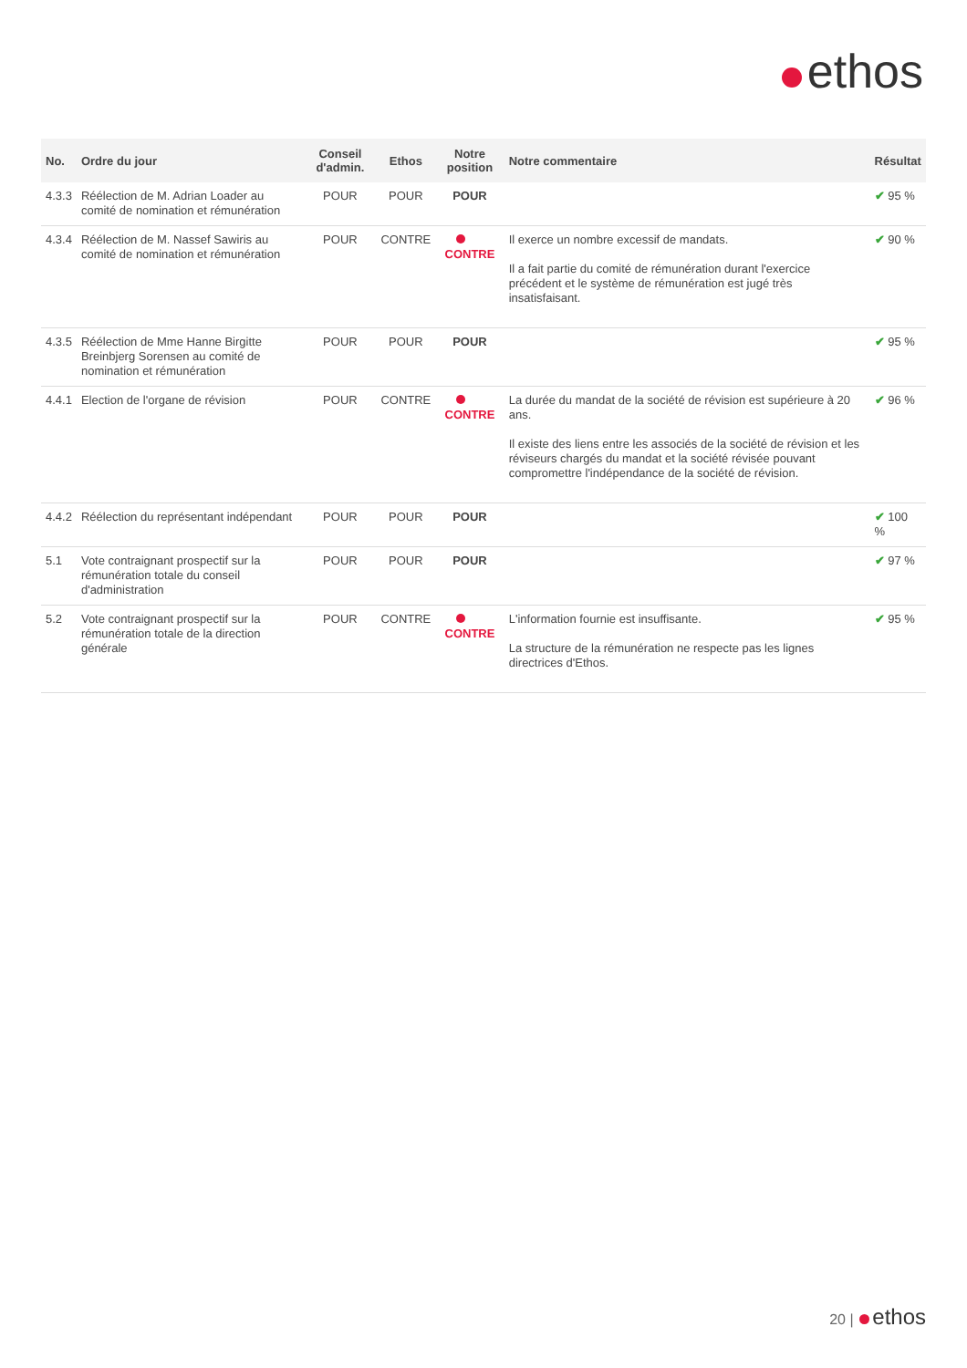ethos
| No. | Ordre du jour | Conseil d'admin. | Ethos | Notre position | Notre commentaire | Résultat |
| --- | --- | --- | --- | --- | --- | --- |
| 4.3.3 | Réélection de M. Adrian Loader au comité de nomination et rémunération | POUR | POUR | POUR | | ✔ 95 % |
| 4.3.4 | Réélection de M. Nassef Sawiris au comité de nomination et rémunération | POUR | CONTRE | CONTRE | Il exerce un nombre excessif de mandats. Il a fait partie du comité de rémunération durant l'exercice précédent et le système de rémunération est jugé très insatisfaisant. | ✔ 90 % |
| 4.3.5 | Réélection de Mme Hanne Birgitte Breinbjerg Sorensen au comité de nomination et rémunération | POUR | POUR | POUR | | ✔ 95 % |
| 4.4.1 | Election de l'organe de révision | POUR | CONTRE | CONTRE | La durée du mandat de la société de révision est supérieure à 20 ans. Il existe des liens entre les associés de la société de révision et les réviseurs chargés du mandat et la société révisée pouvant compromettre l'indépendance de la société de révision. | ✔ 96 % |
| 4.4.2 | Réélection du représentant indépendant | POUR | POUR | POUR | | ✔ 100 % |
| 5.1 | Vote contraignant prospectif sur la rémunération totale du conseil d'administration | POUR | POUR | POUR | | ✔ 97 % |
| 5.2 | Vote contraignant prospectif sur la rémunération totale de la direction générale | POUR | CONTRE | CONTRE | L'information fournie est insuffisante. La structure de la rémunération ne respecte pas les lignes directrices d'Ethos. | ✔ 95 % |
20 | ethos